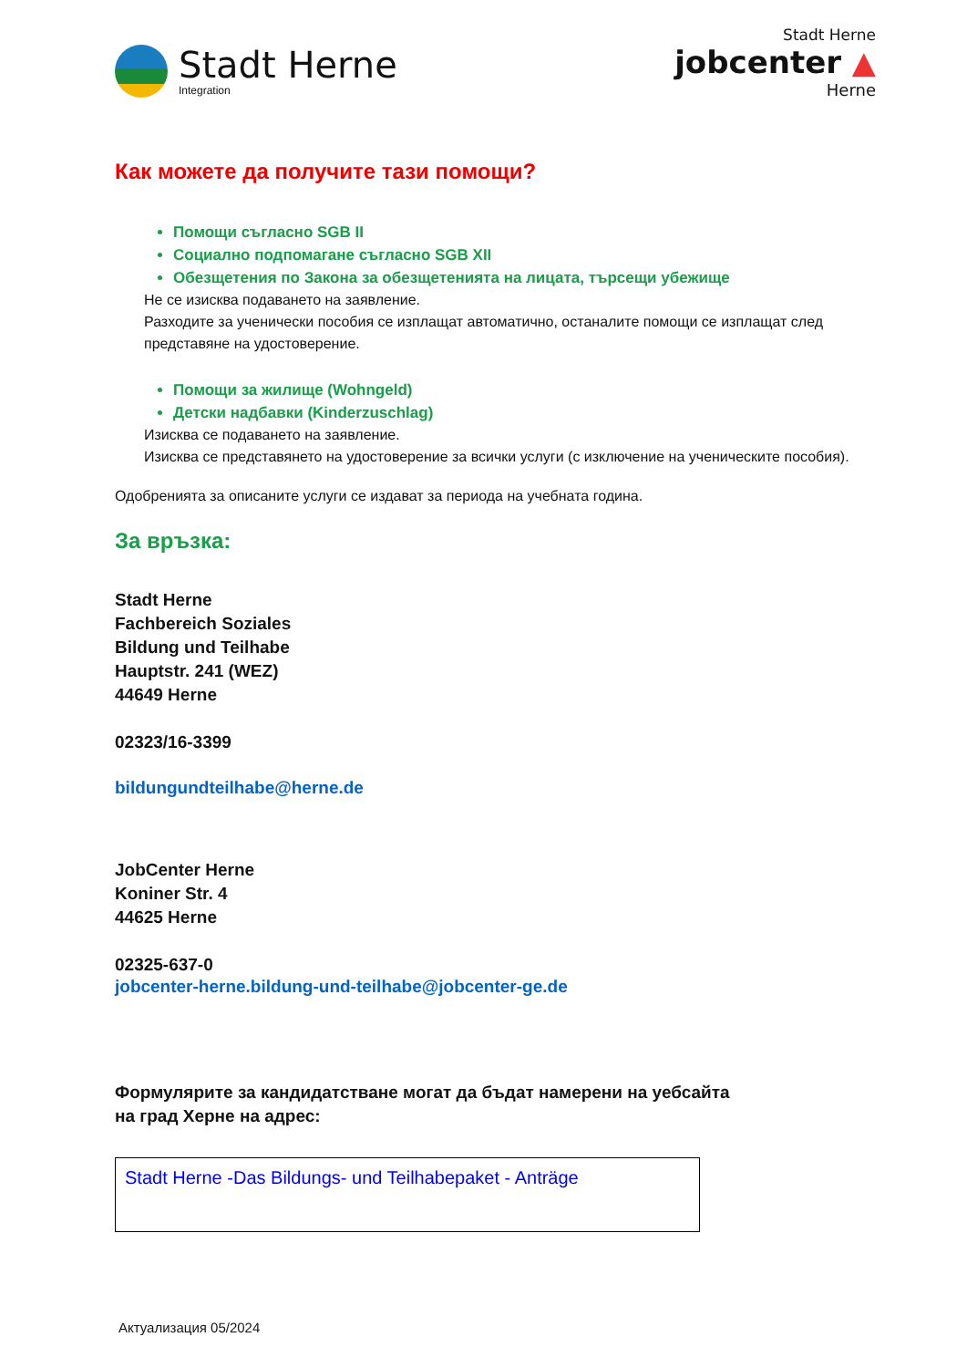Stadt Herne
Integration
Stadt Herne
jobcenter ▲
Herne
Как можете да получите тази помощи?
Помощи съгласно SGB II
Социално подпомагане съгласно SGB XII
Обезщетения по Закона за обезщетенията на лицата, търсещи убежище
Не се изисква подаването на заявление.
Разходите за ученически пособия се изплащат автоматично, останалите помощи се изплащат след представяне на удостоверение.
Помощи за жилище (Wohngeld)
Детски надбавки (Kinderzuschlag)
Изисква се подаването на заявление.
Изисква се представянето на удостоверение за всички услуги (с изключение на ученическите пособия).
Одобренията за описаните услуги се издават за периода на учебната година.
За връзка:
Stadt Herne
Fachbereich Soziales
Bildung und Teilhabe
Hauptstr. 241 (WEZ)
44649 Herne
02323/16-3399
bildungundteilhabe@herne.de
JobCenter Herne
Koniner Str. 4
44625 Herne
02325-637-0
jobcenter-herne.bildung-und-teilhabe@jobcenter-ge.de
Формулярите за кандидатстване могат да бъдат намерени на уебсайта
на град Херне на адрес:
Stadt Herne -Das Bildungs- und Teilhabepaket - Anträge
Актуализация 05/2024